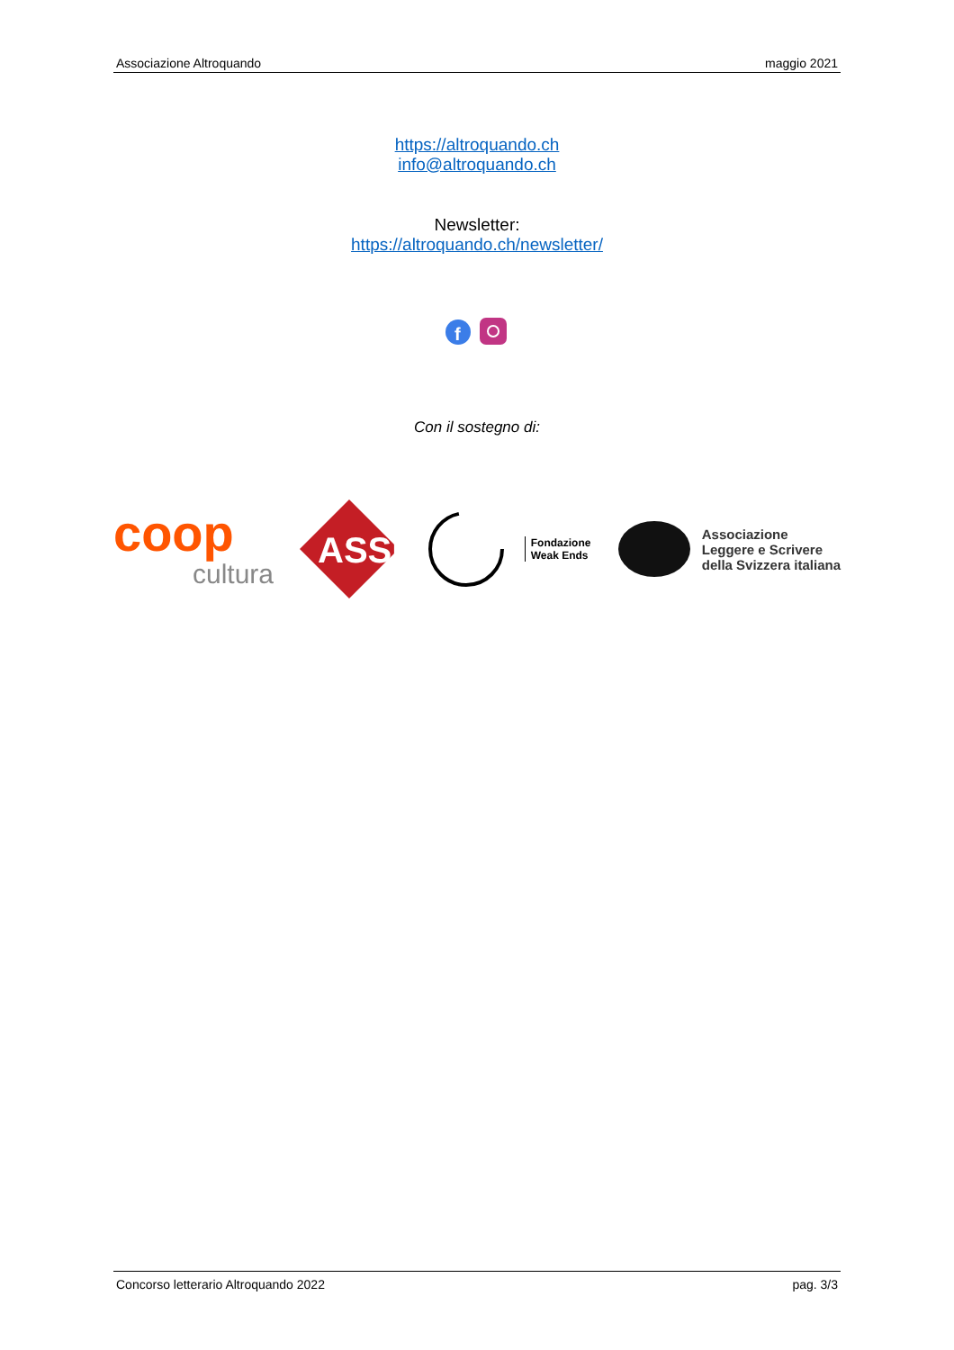Associazione Altroquando maggio 2021
https://altroquando.ch
info@altroquando.ch
Newsletter:
https://altroquando.ch/newsletter/
f
Con il sostegno di:
coop
cultura
ASSI
Fondazione
Weak Ends
Associazione
Leggere e Scrivere
della Svizzera italiana
Concorso letterario Altroquando 2022 pag. 3/3